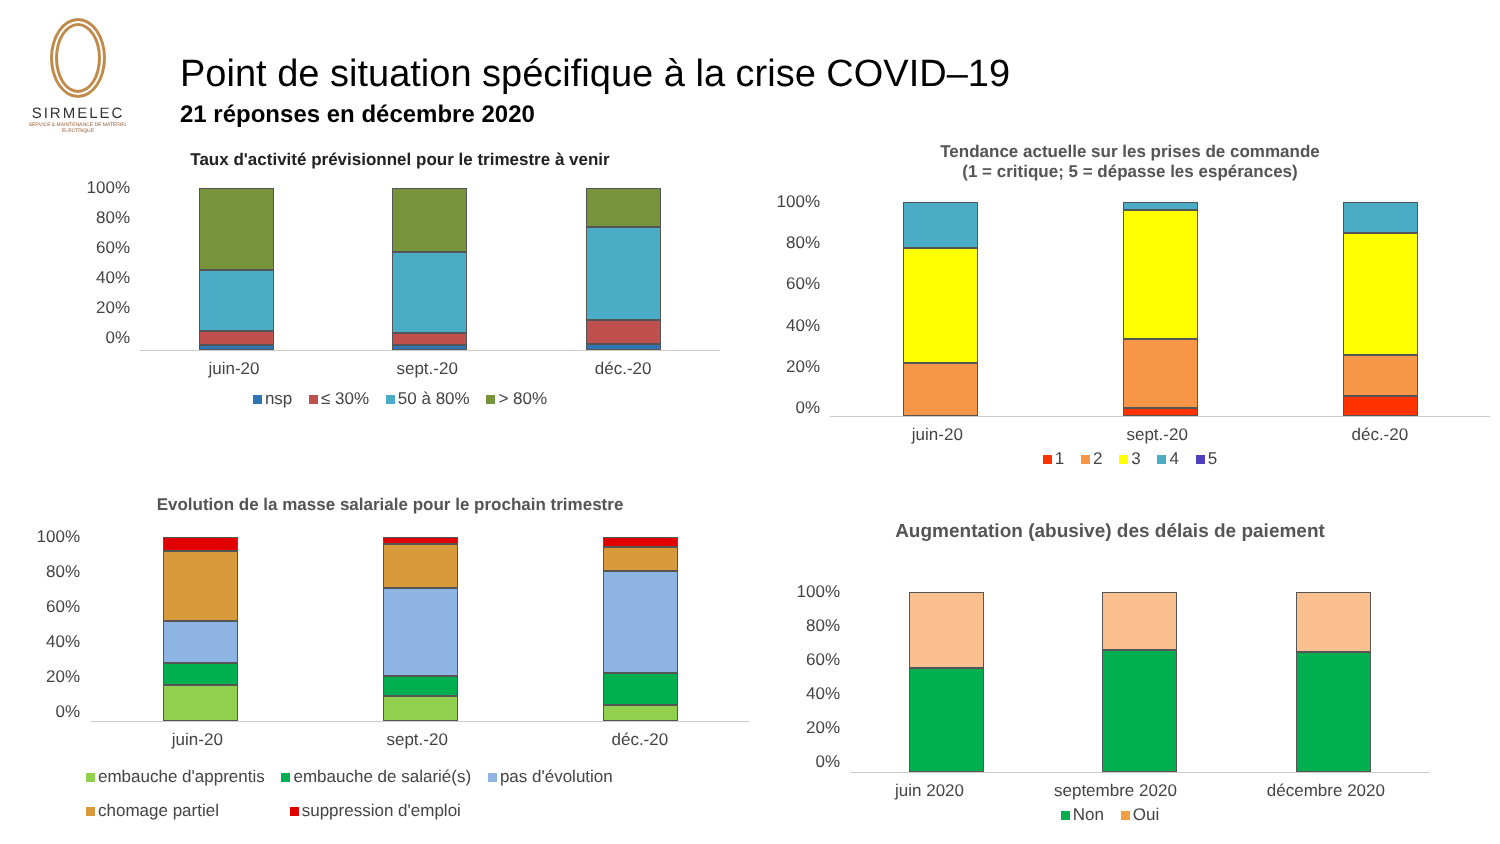SIRMELEC
SERVICE & MAINTENANCE DE MATÉRIEL ÉLECTRIQUE
Point de situation spécifique à la crise COVID–19
21 réponses en décembre 2020
Taux d'activité prévisionnel pour le trimestre à venir
100%
80%
60%
40%
20%
0%
juin-20 sept.-20 déc.-20
nsp ≤ 30% 50 à 80% > 80%
Tendance actuelle sur les prises de commande
(1 = critique; 5 = dépasse les espérances)
100%
80%
60%
40%
20%
0%
juin-20 sept.-20 déc.-20
1 2 3 4 5
Evolution de la masse salariale pour le prochain trimestre
100%
80%
60%
40%
20%
0%
juin-20 sept.-20 déc.-20
embauche d'apprentis embauche de salarié(s) pas d'évolution
chomage partiel suppression d'emploi
Augmentation (abusive) des délais de paiement
100%
80%
60%
40%
20%
0%
juin 2020 septembre 2020 décembre 2020
Non Oui